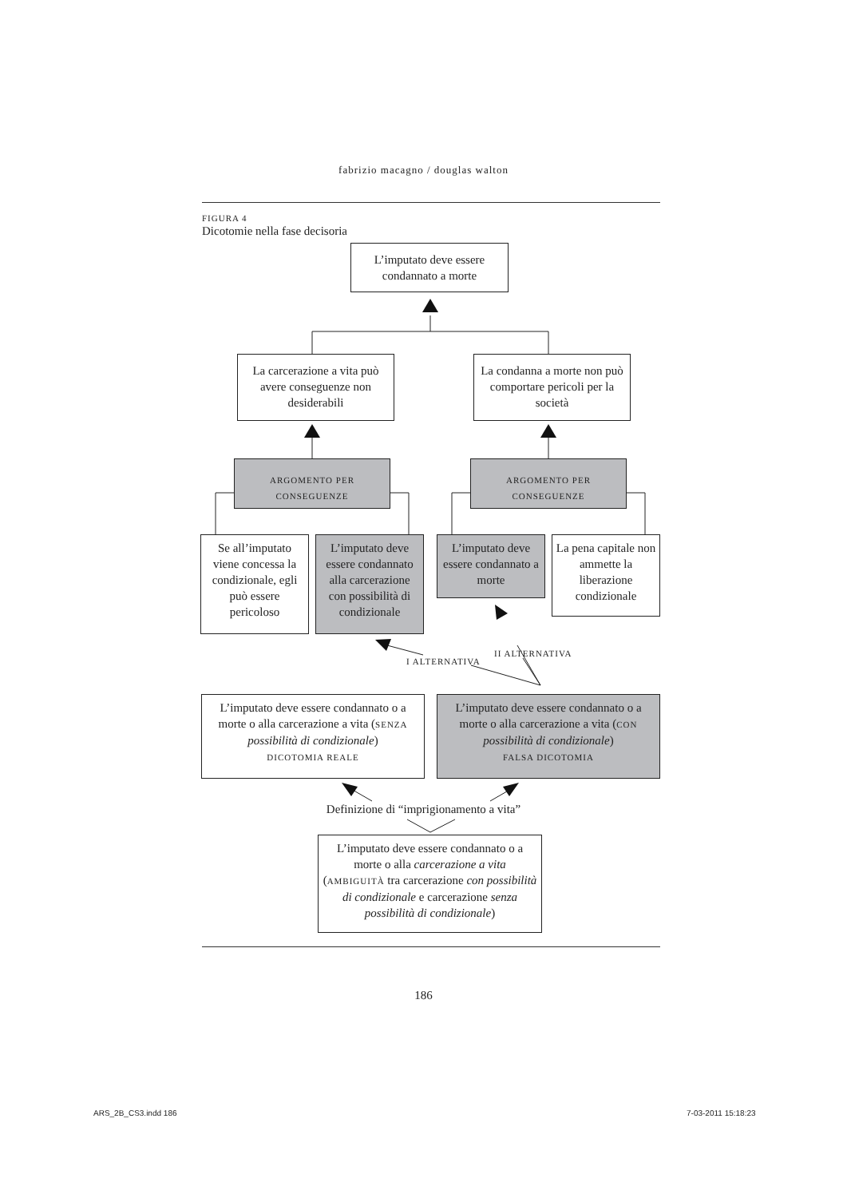fabrizio macagno / douglas walton
FIGURA 4
Dicotomie nella fase decisoria
L’imputato deve essere condannato a morte
La carcerazione a vita può avere conseguenze non desiderabili
La condanna a morte non può comportare pericoli per la società
ARGOMENTO PER
CONSEGUENZE
ARGOMENTO PER
CONSEGUENZE
Se all’imputato viene concessa la condizionale, egli può essere pericoloso
L’imputato deve essere condannato alla carcerazione con possibilità di condizionale
L’imputato deve essere condannato a morte
La pena capitale non ammette la liberazione condizionale
I ALTERNATIVA
II ALTERNATIVA
L’imputato deve essere condannato o a morte o alla carcerazione a vita (SENZA possibilità di condizionale)
DICOTOMIA REALE
L’imputato deve essere condannato o a morte o alla carcerazione a vita (CON possibilità di condizionale)
FALSA DICOTOMIA
Definizione di “imprigionamento a vita”
L’imputato deve essere condannato o a morte o alla carcerazione a vita (AMBIGUITÀ tra carcerazione con possibilità di condizionale e carcerazione senza possibilità di condizionale)
186
ARS_2B_CS3.indd 186 7-03-2011 15:18:23